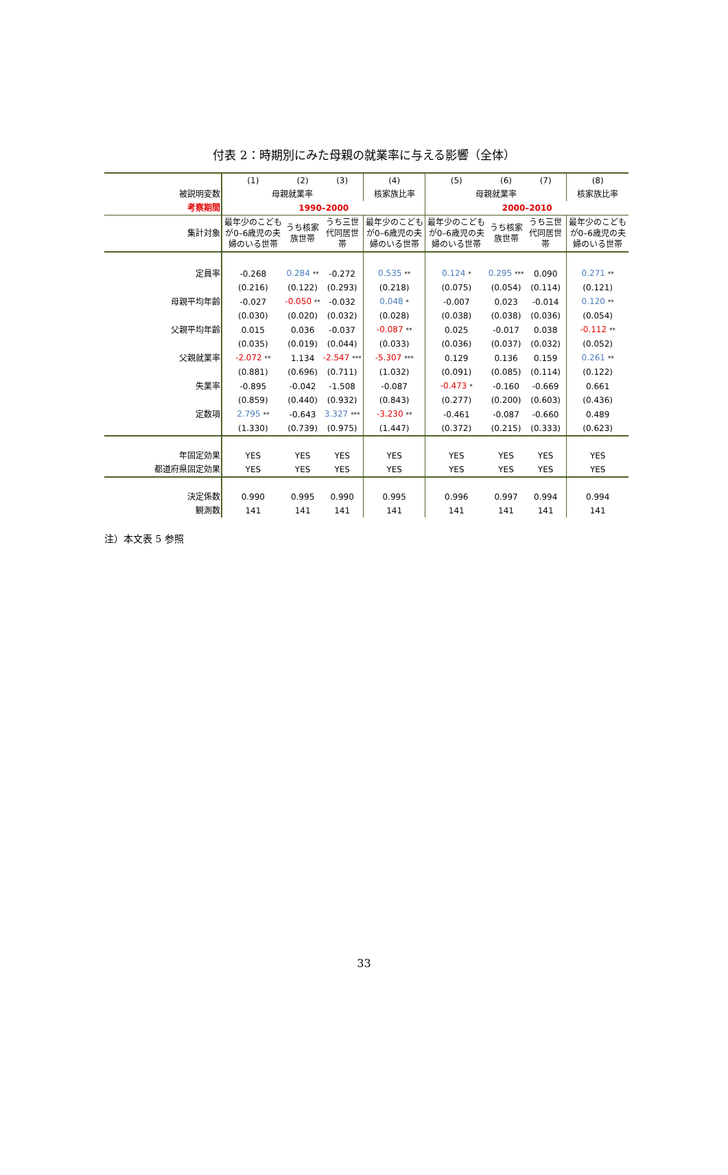付表 2：時期別にみた母親の就業率に与える影響（全体）
| | (1) | (2) | (3) | (4) | (5) | (6) | (7) | (8) |
| 被説明変数 | 母親就業率 | | | 核家族比率 | 母親就業率 | | | 核家族比率 |
| 考察期間 | 1990–2000 | | | | 2000–2010 | | | |
| 集計対象 | 最年少のこどもが0–6歳児の夫婦のいる世帯 | うち核家族世帯 | うち三世代同居世帯 | 最年少のこどもが0–6歳児の夫婦のいる世帯 | 最年少のこどもが0–6歳児の夫婦のいる世帯 | うち核家族世帯 | うち三世代同居世帯 | 最年少のこどもが0–6歳児の夫婦のいる世帯 |
| 定員率 | -0.268 | 0.284 ** | -0.272 | 0.535 ** | 0.124 * | 0.295 *** | 0.090 | 0.271 ** |
| | (0.216) | (0.122) | (0.293) | (0.218) | (0.075) | (0.054) | (0.114) | (0.121) |
| 母親平均年齢 | -0.027 | -0.050 ** | -0.032 | 0.048 * | -0.007 | 0.023 | -0.014 | 0.120 ** |
| | (0.030) | (0.020) | (0.032) | (0.028) | (0.038) | (0.038) | (0.036) | (0.054) |
| 父親平均年齢 | 0.015 | 0.036 | -0.037 | -0.087 ** | 0.025 | -0.017 | 0.038 | -0.112 ** |
| | (0.035) | (0.019) | (0.044) | (0.033) | (0.036) | (0.037) | (0.032) | (0.052) |
| 父親就業率 | -2.072 ** | 1.134 | -2.547 *** | -5.307 *** | 0.129 | 0.136 | 0.159 | 0.261 ** |
| | (0.881) | (0.696) | (0.711) | (1.032) | (0.091) | (0.085) | (0.114) | (0.122) |
| 失業率 | -0.895 | -0.042 | -1.508 | -0.087 | -0.473 * | -0.160 | -0.669 | 0.661 |
| | (0.859) | (0.440) | (0.932) | (0.843) | (0.277) | (0.200) | (0.603) | (0.436) |
| 定数項 | 2.795 ** | -0.643 | 3.327 *** | -3.230 ** | -0.461 | -0.087 | -0.660 | 0.489 |
| | (1.330) | (0.739) | (0.975) | (1.447) | (0.372) | (0.215) | (0.333) | (0.623) |
| 年固定効果 | YES | YES | YES | YES | YES | YES | YES | YES |
| 都道府県固定効果 | YES | YES | YES | YES | YES | YES | YES | YES |
| 決定係数 | 0.990 | 0.995 | 0.990 | 0.995 | 0.996 | 0.997 | 0.994 | 0.994 |
| 観測数 | 141 | 141 | 141 | 141 | 141 | 141 | 141 | 141 |
注）本文表 5 参照
33